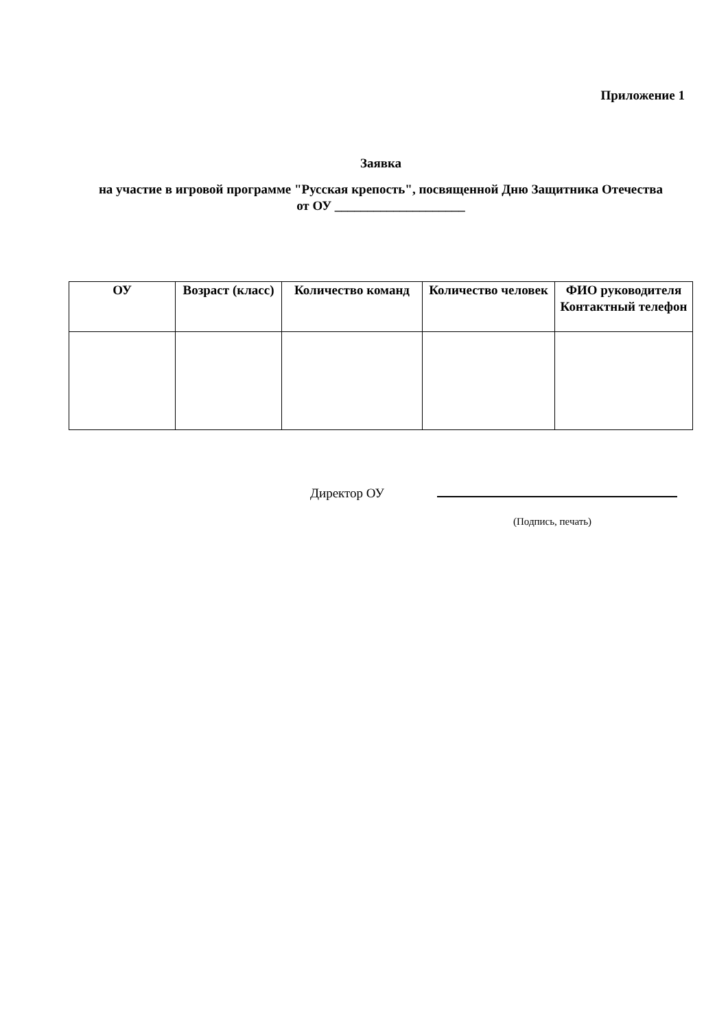Приложение 1
Заявка
на участие в игровой программе "Русская крепость", посвященной Дню Защитника Отечества
от ОУ ____________________
| ОУ | Возраст (класс) | Количество команд | Количество человек | ФИО руководителя Контактный телефон |
| --- | --- | --- | --- | --- |
Директор ОУ
(Подпись, печать)